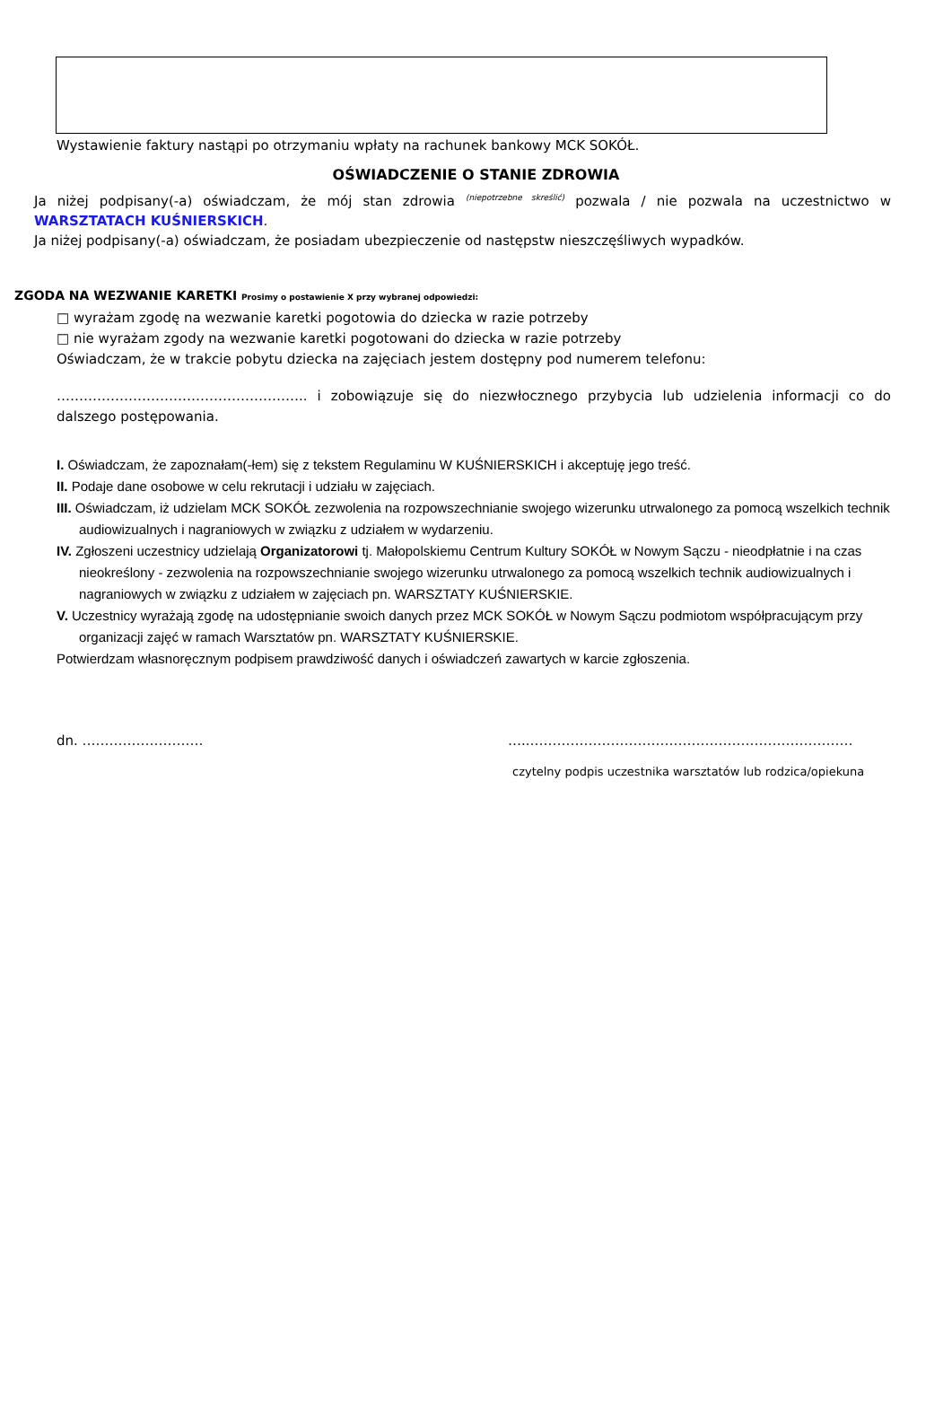Wystawienie faktury nastąpi po otrzymaniu wpłaty na rachunek bankowy MCK SOKÓŁ.
OŚWIADCZENIE O STANIE ZDROWIA
Ja niżej podpisany(-a) oświadczam, że mój stan zdrowia <sup>(niepotrzebne skreślić)</sup> pozwala / nie pozwala na uczestnictwo w WARSZTATACH KUŚNIERSKICH.
Ja niżej podpisany(-a) oświadczam, że posiadam ubezpieczenie od następstw nieszczęśliwych wypadków.
ZGODA NA WEZWANIE KARETKI Prosimy o postawienie X przy wybranej odpowiedzi:
□ wyrażam zgodę na wezwanie karetki pogotowia do dziecka w razie potrzeby
□ nie wyrażam zgody na wezwanie karetki pogotowani do dziecka w razie potrzeby
Oświadczam, że w trakcie pobytu dziecka na zajęciach jestem dostępny pod numerem telefonu:
……………………………………………….. i zobowiązuje się do niezwłocznego przybycia lub udzielenia informacji co do dalszego postępowania.
I. Oświadczam, że zapoznałam(-łem) się z tekstem Regulaminu W KUŚNIERSKICH i akceptuję jego treść.
II. Podaje dane osobowe w celu rekrutacji i udziału w zajęciach.
III. Oświadczam, iż udzielam MCK SOKÓŁ zezwolenia na rozpowszechnianie swojego wizerunku utrwalonego za pomocą wszelkich technik audiowizualnych i nagraniowych w związku z udziałem w wydarzeniu.
IV. Zgłoszeni uczestnicy udzielają Organizatorowi tj. Małopolskiemu Centrum Kultury SOKÓŁ w Nowym Sączu - nieodpłatnie i na czas nieokreślony - zezwolenia na rozpowszechnianie swojego wizerunku utrwalonego za pomocą wszelkich technik audiowizualnych i nagraniowych w związku z udziałem w zajęciach pn. WARSZTATY KUŚNIERSKIE.
V. Uczestnicy wyrażają zgodę na udostępnianie swoich danych przez MCK SOKÓŁ w Nowym Sączu podmiotom współpracującym przy organizacji zajęć w ramach Warsztatów pn. WARSZTATY KUŚNIERSKIE.
Potwierdzam własnoręcznym podpisem prawdziwość danych i oświadczeń zawartych w karcie zgłoszenia.
dn. ……………………… …..………………………………………………………………
czytelny podpis uczestnika warsztatów lub rodzica/opiekuna